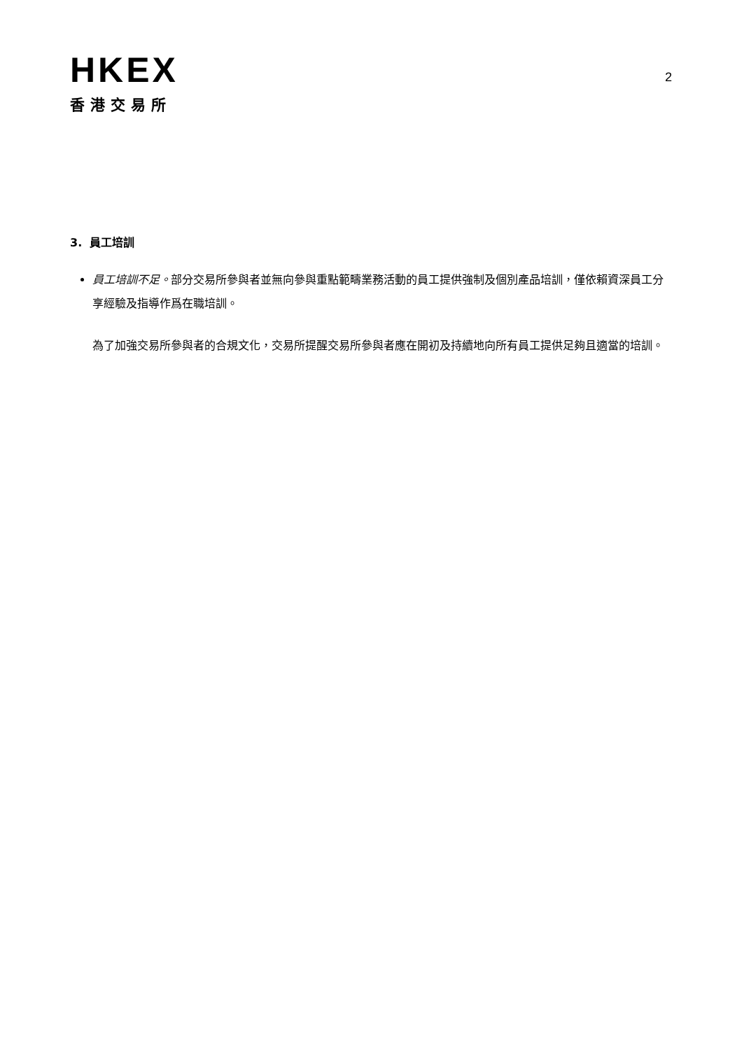HKEX
香港交易所
2
3. 員工培訓
員工培訓不足。部分交易所參與者並無向參與重點範疇業務活動的員工提供強制及個別產品培訓，僅依賴資深員工分享經驗及指導作爲在職培訓。
為了加強交易所參與者的合規文化，交易所提醒交易所參與者應在開初及持續地向所有員工提供足夠且適當的培訓。